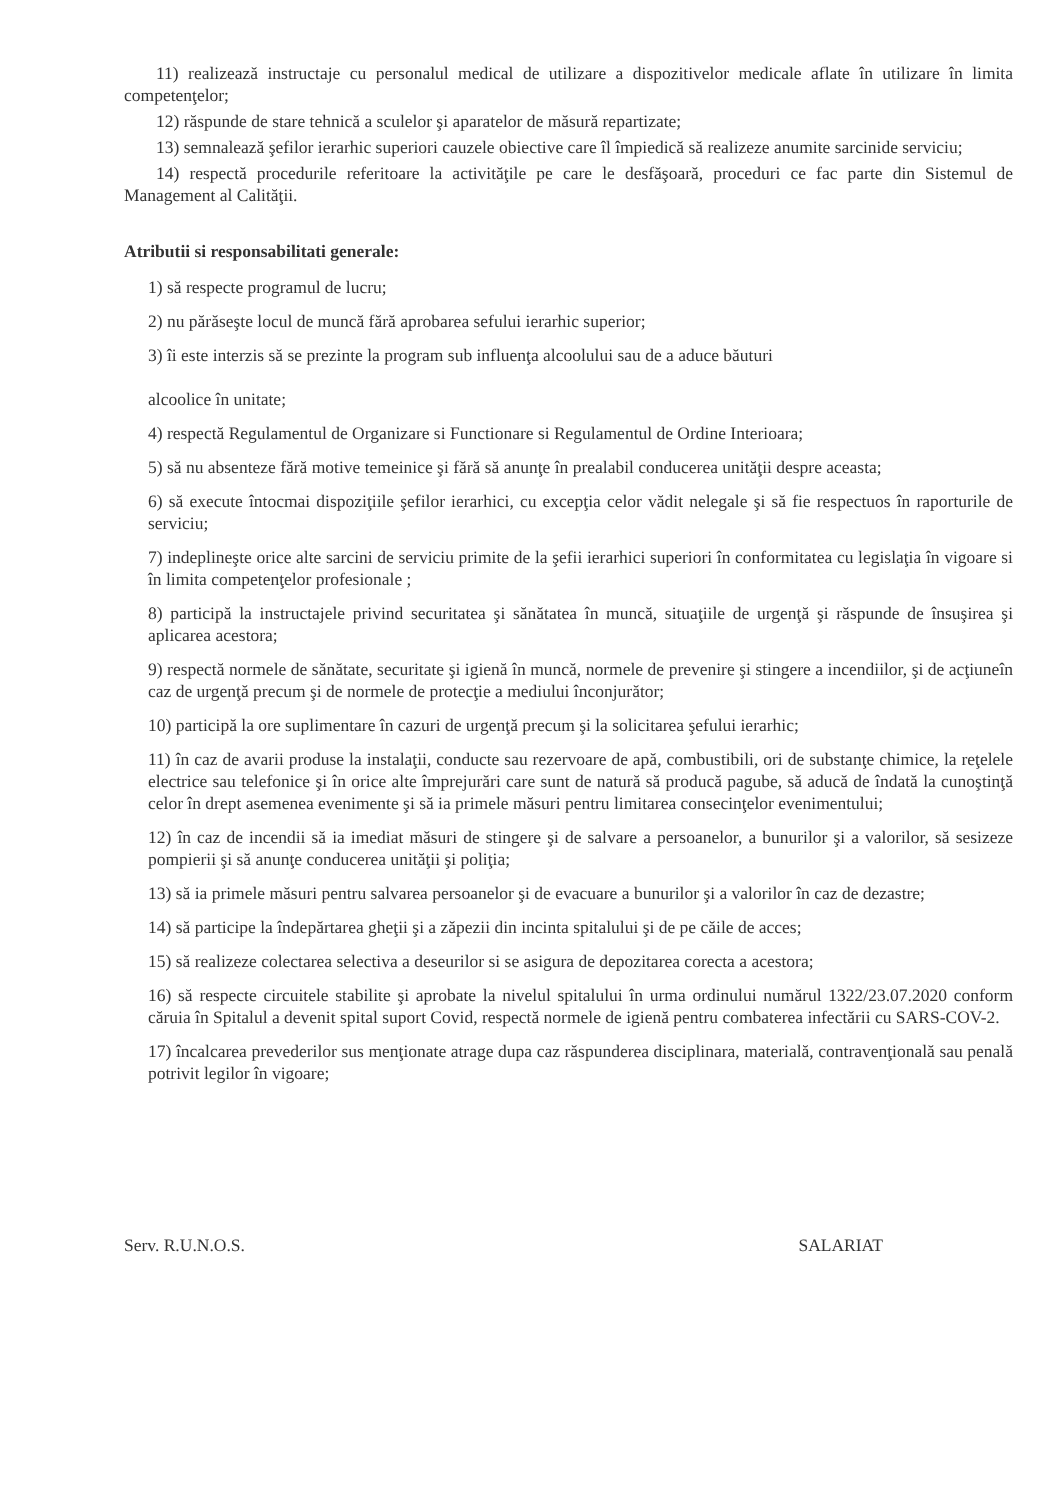11) realizează instructaje cu personalul medical de utilizare a dispozitivelor medicale aflate în utilizare în limita competenţelor;
12) răspunde de stare tehnică a sculelor şi aparatelor de măsură repartizate;
13) semnalează şefilor ierarhic superiori cauzele obiective care îl împiedică să realizeze anumite sarcinide serviciu;
14) respectă procedurile referitoare la activităţile pe care le desfăşoară, proceduri ce fac parte din Sistemul de Management al Calităţii.
Atributii si responsabilitati generale:
1) să respecte programul de lucru;
2) nu părăseşte locul de muncă fără aprobarea sefului ierarhic superior;
3) îi este interzis să se prezinte la program sub influenţa alcoolului sau de a aduce băuturi
alcoolice în unitate;
4) respectă Regulamentul de Organizare si Functionare si Regulamentul de Ordine Interioara;
5) să nu absenteze fără motive temeinice şi fără să anunţe în prealabil conducerea unităţii despre aceasta;
6) să execute întocmai dispoziţiile şefilor ierarhici, cu excepţia celor vădit nelegale şi să fie respectuos în raporturile de serviciu;
7) indeplineşte orice alte sarcini de serviciu primite de la şefii ierarhici superiori în conformitatea cu legislaţia în vigoare si în limita competenţelor profesionale ;
8) participă la instructajele privind securitatea şi sănătatea în muncă, situaţiile de urgenţă şi răspunde de însuşirea şi aplicarea acestora;
9) respectă normele de sănătate, securitate şi igienă în muncă, normele de prevenire şi stingere a incendiilor, şi de acţiuneîn caz de urgenţă precum şi de normele de protecţie a mediului înconjurător;
10) participă la ore suplimentare în cazuri de urgenţă precum şi la solicitarea şefului ierarhic;
11) în caz de avarii produse la instalaţii, conducte sau rezervoare de apă, combustibili, ori de substanţe chimice, la reţelele electrice sau telefonice şi în orice alte împrejurări care sunt de natură să producă pagube, să aducă de îndată la cunoştinţă celor în drept asemenea evenimente şi să ia primele măsuri pentru limitarea consecinţelor evenimentului;
12) în caz de incendii să ia imediat măsuri de stingere şi de salvare a persoanelor, a bunurilor şi a valorilor, să sesizeze pompierii şi să anunţe conducerea unităţii şi poliţia;
13) să ia primele măsuri pentru salvarea persoanelor şi de evacuare a bunurilor şi a valorilor în caz de dezastre;
14) să participe la îndepărtarea gheţii şi a zăpezii din incinta spitalului şi de pe căile de acces;
15) să realizeze colectarea selectiva a deseurilor si se asigura de depozitarea corecta a acestora;
16) să respecte circuitele stabilite şi aprobate la nivelul spitalului în urma ordinului numărul 1322/23.07.2020 conform căruia în Spitalul a devenit spital suport Covid, respectă normele de igienă pentru combaterea infectării cu SARS-COV-2.
17) încalcarea prevederilor sus menţionate atrage dupa caz răspunderea disciplinara, materială, contravenţională sau penală potrivit legilor în vigoare;
Serv. R.U.N.O.S. SALARIAT